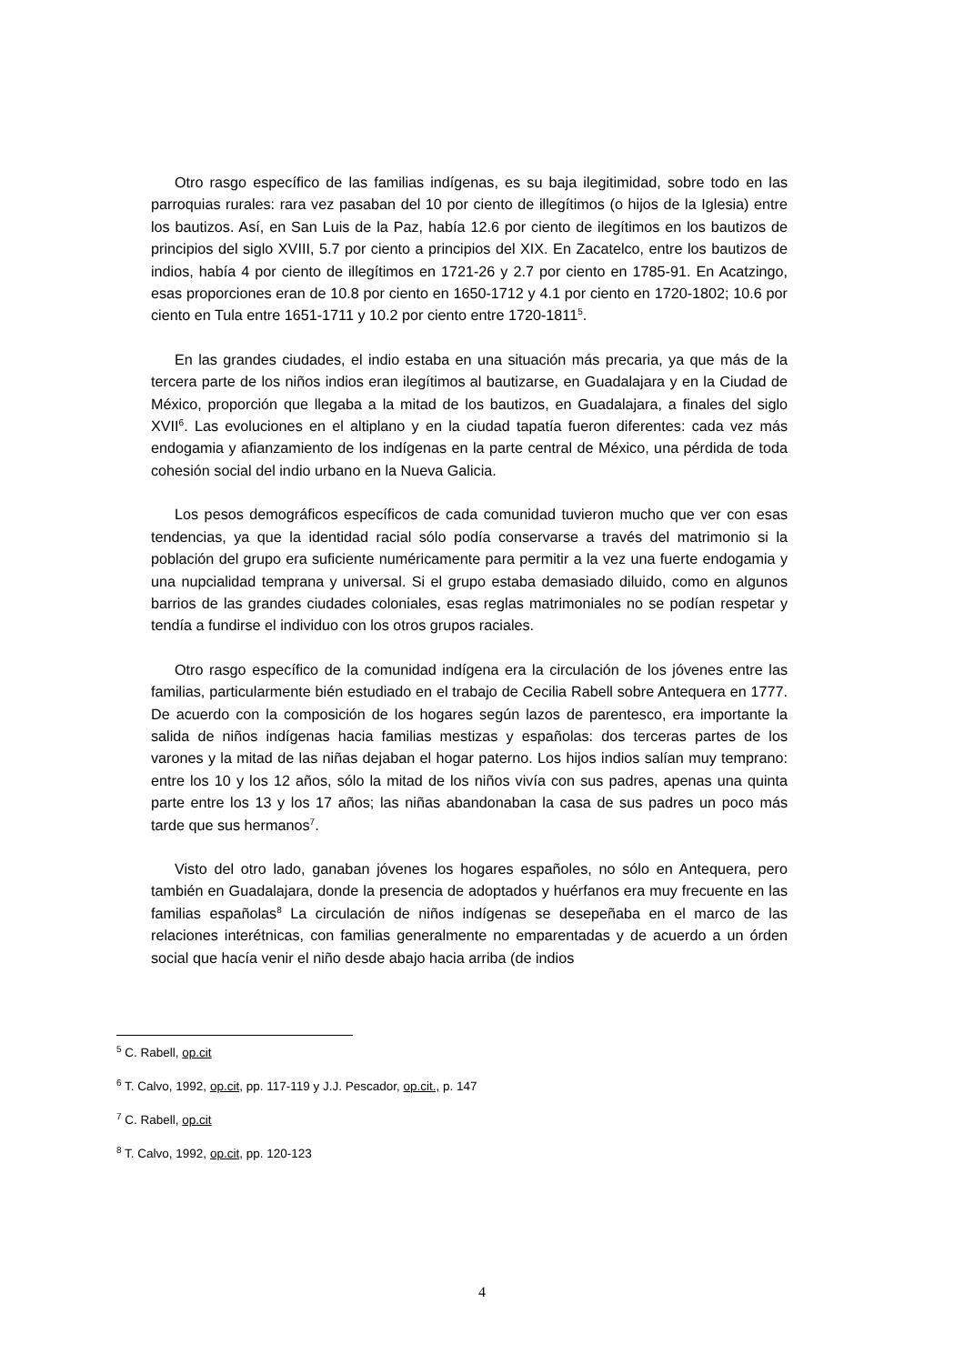Otro rasgo específico de las familias indígenas, es su baja ilegitimidad, sobre todo en las parroquias rurales: rara vez pasaban del 10 por ciento de illegítimos (o hijos de la Iglesia) entre los bautizos. Así, en San Luis de la Paz, había 12.6 por ciento de ilegítimos en los bautizos de principios del siglo XVIII, 5.7 por ciento a principios del XIX. En Zacatelco, entre los bautizos de indios, había 4 por ciento de illegítimos en 1721-26 y 2.7 por ciento en 1785-91. En Acatzingo, esas proporciones eran de 10.8 por ciento en 1650-1712 y 4.1 por ciento en 1720-1802; 10.6 por ciento en Tula entre 1651-1711 y 10.2 por ciento entre 1720-1811<sup>5</sup>.
En las grandes ciudades, el indio estaba en una situación más precaria, ya que más de la tercera parte de los niños indios eran ilegítimos al bautizarse, en Guadalajara y en la Ciudad de México, proporción que llegaba a la mitad de los bautizos, en Guadalajara, a finales del siglo XVII<sup>6</sup>. Las evoluciones en el altiplano y en la ciudad tapatía fueron diferentes: cada vez más endogamia y afianzamiento de los indígenas en la parte central de México, una pérdida de toda cohesión social del indio urbano en la Nueva Galicia.
Los pesos demográficos específicos de cada comunidad tuvieron mucho que ver con esas tendencias, ya que la identidad racial sólo podía conservarse a través del matrimonio si la población del grupo era suficiente numéricamente para permitir a la vez una fuerte endogamia y una nupcialidad temprana y universal. Si el grupo estaba demasiado diluido, como en algunos barrios de las grandes ciudades coloniales, esas reglas matrimoniales no se podían respetar y tendía a fundirse el individuo con los otros grupos raciales.
Otro rasgo específico de la comunidad indígena era la circulación de los jóvenes entre las familias, particularmente bién estudiado en el trabajo de Cecilia Rabell sobre Antequera en 1777. De acuerdo con la composición de los hogares según lazos de parentesco, era importante la salida de niños indígenas hacia familias mestizas y españolas: dos terceras partes de los varones y la mitad de las niñas dejaban el hogar paterno. Los hijos indios salían muy temprano: entre los 10 y los 12 años, sólo la mitad de los niños vivía con sus padres, apenas una quinta parte entre los 13 y los 17 años; las niñas abandonaban la casa de sus padres un poco más tarde que sus hermanos<sup>7</sup>.
Visto del otro lado, ganaban jóvenes los hogares españoles, no sólo en Antequera, pero también en Guadalajara, donde la presencia de adoptados y huérfanos era muy frecuente en las familias españolas<sup>8</sup> La circulación de niños indígenas se desepeñaba en el marco de las relaciones interétnicas, con familias generalmente no emparentadas y de acuerdo a un órden social que hacía venir el niño desde abajo hacia arriba (de indios
<sup>5</sup> C. Rabell, op.cit
<sup>6</sup> T. Calvo, 1992, op.cit, pp. 117-119 y J.J. Pescador, op.cit., p. 147
<sup>7</sup> C. Rabell, op.cit
<sup>8</sup> T. Calvo, 1992, op.cit, pp. 120-123
4